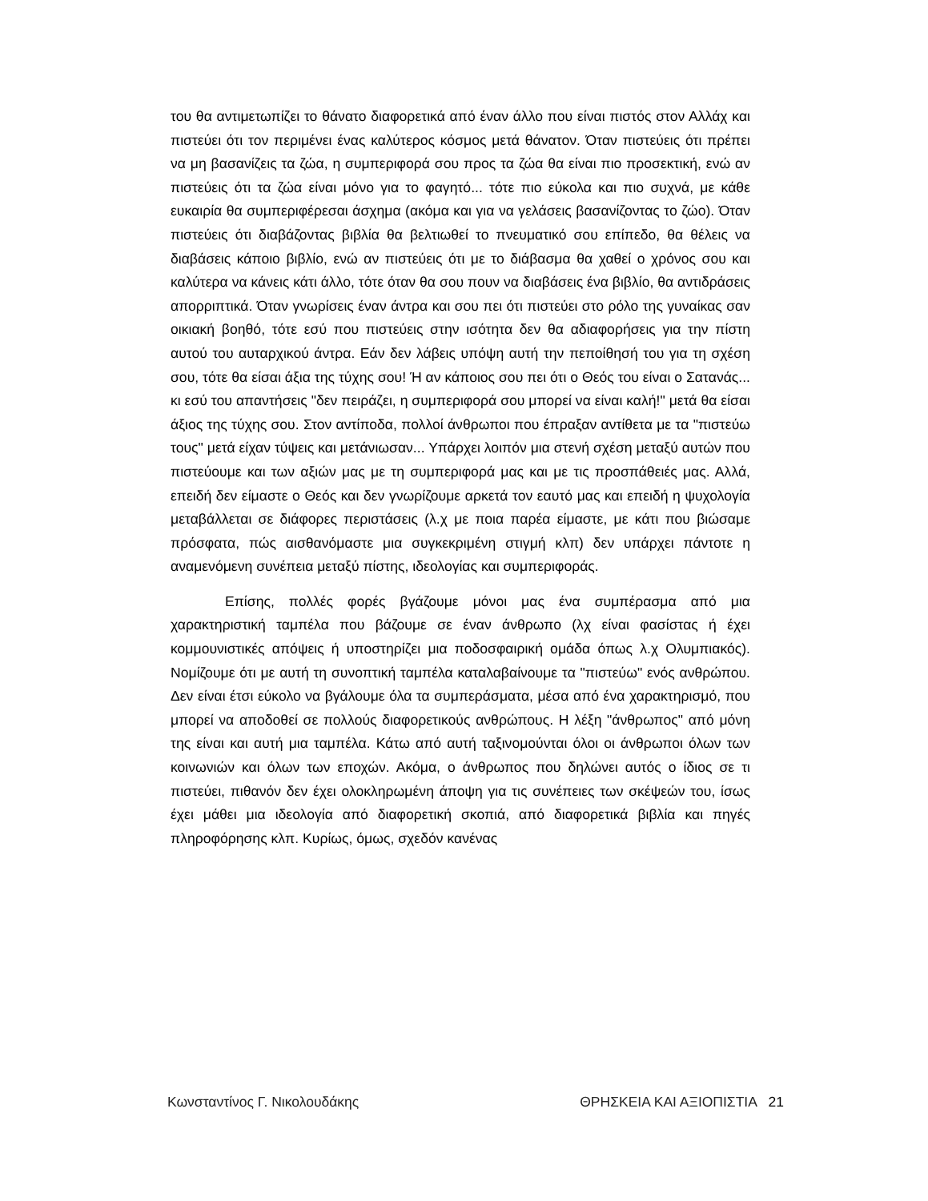του θα αντιμετωπίζει το θάνατο διαφορετικά από έναν άλλο που είναι πιστός στον Αλλάχ και πιστεύει ότι τον περιμένει ένας καλύτερος κόσμος μετά θάνατον. Όταν πιστεύεις ότι πρέπει να μη βασανίζεις τα ζώα, η συμπεριφορά σου προς τα ζώα θα είναι πιο προσεκτική, ενώ αν πιστεύεις ότι τα ζώα είναι μόνο για το φαγητό... τότε πιο εύκολα και πιο συχνά, με κάθε ευκαιρία θα συμπεριφέρεσαι άσχημα (ακόμα και για να γελάσεις βασανίζοντας το ζώο). Όταν πιστεύεις ότι διαβάζοντας βιβλία θα βελτιωθεί το πνευματικό σου επίπεδο, θα θέλεις να διαβάσεις κάποιο βιβλίο, ενώ αν πιστεύεις ότι με το διάβασμα θα χαθεί ο χρόνος σου και καλύτερα να κάνεις κάτι άλλο, τότε όταν θα σου πουν να διαβάσεις ένα βιβλίο, θα αντιδράσεις απορριπτικά. Όταν γνωρίσεις έναν άντρα και σου πει ότι πιστεύει στο ρόλο της γυναίκας σαν οικιακή βοηθό, τότε εσύ που πιστεύεις στην ισότητα δεν θα αδιαφορήσεις για την πίστη αυτού του αυταρχικού άντρα. Εάν δεν λάβεις υπόψη αυτή την πεποίθησή του για τη σχέση σου, τότε θα είσαι άξια της τύχης σου! Ή αν κάποιος σου πει ότι ο Θεός του είναι ο Σατανάς... κι εσύ του απαντήσεις "δεν πειράζει, η συμπεριφορά σου μπορεί να είναι καλή!" μετά θα είσαι άξιος της τύχης σου. Στον αντίποδα, πολλοί άνθρωποι που έπραξαν αντίθετα με τα "πιστεύω τους" μετά είχαν τύψεις και μετάνιωσαν... Υπάρχει λοιπόν μια στενή σχέση μεταξύ αυτών που πιστεύουμε και των αξιών μας με τη συμπεριφορά μας και με τις προσπάθειές μας. Αλλά, επειδή δεν είμαστε ο Θεός και δεν γνωρίζουμε αρκετά τον εαυτό μας και επειδή η ψυχολογία μεταβάλλεται σε διάφορες περιστάσεις (λ.χ με ποια παρέα είμαστε, με κάτι που βιώσαμε πρόσφατα, πώς αισθανόμαστε μια συγκεκριμένη στιγμή κλπ) δεν υπάρχει πάντοτε η αναμενόμενη συνέπεια μεταξύ πίστης, ιδεολογίας και συμπεριφοράς.
Επίσης, πολλές φορές βγάζουμε μόνοι μας ένα συμπέρασμα από μια χαρακτηριστική ταμπέλα που βάζουμε σε έναν άνθρωπο (λχ είναι φασίστας ή έχει κομμουνιστικές απόψεις ή υποστηρίζει μια ποδοσφαιρική ομάδα όπως λ.χ Ολυμπιακός). Νομίζουμε ότι με αυτή τη συνοπτική ταμπέλα καταλαβαίνουμε τα "πιστεύω" ενός ανθρώπου. Δεν είναι έτσι εύκολο να βγάλουμε όλα τα συμπεράσματα, μέσα από ένα χαρακτηρισμό, που μπορεί να αποδοθεί σε πολλούς διαφορετικούς ανθρώπους. Η λέξη "άνθρωπος" από μόνη της είναι και αυτή μια ταμπέλα. Κάτω από αυτή ταξινομούνται όλοι οι άνθρωποι όλων των κοινωνιών και όλων των εποχών. Ακόμα, ο άνθρωπος που δηλώνει αυτός ο ίδιος σε τι πιστεύει, πιθανόν δεν έχει ολοκληρωμένη άποψη για τις συνέπειες των σκέψεών του, ίσως έχει μάθει μια ιδεολογία από διαφορετική σκοπιά, από διαφορετικά βιβλία και πηγές πληροφόρησης κλπ. Κυρίως, όμως, σχεδόν κανένας
Κωνσταντίνος Γ. Νικολουδάκης ΘΡΗΣΚΕΙΑ ΚΑΙ ΑΞΙΟΠΙΣΤΙΑ 21